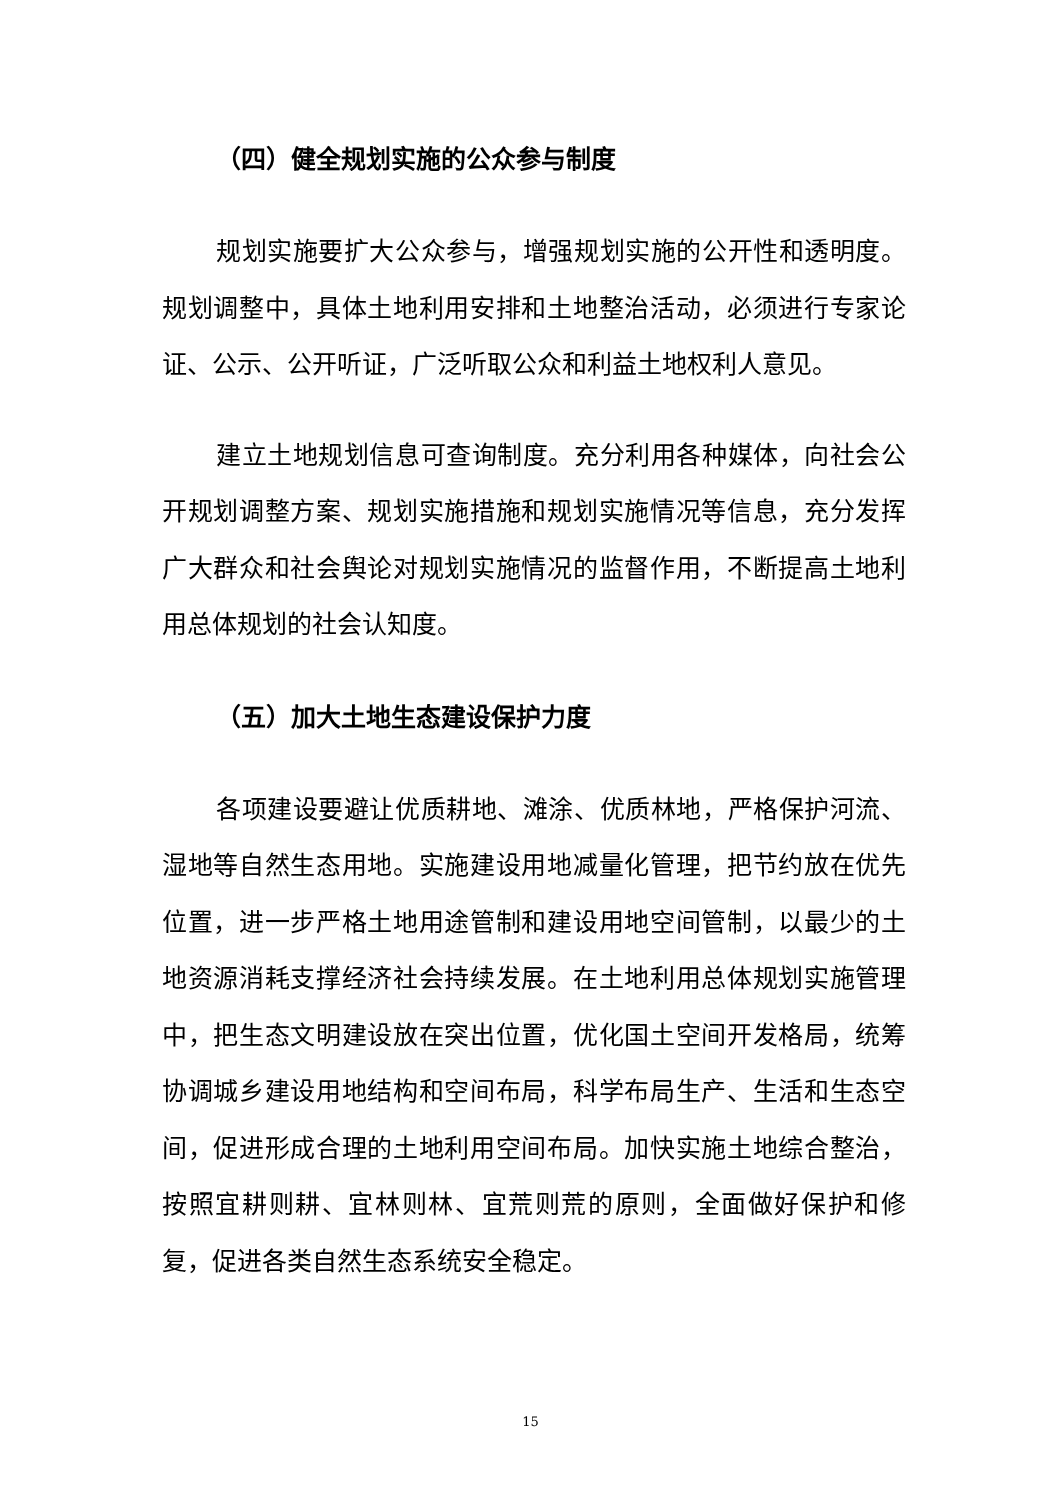（四）健全规划实施的公众参与制度
规划实施要扩大公众参与，增强规划实施的公开性和透明度。规划调整中，具体土地利用安排和土地整治活动，必须进行专家论证、公示、公开听证，广泛听取公众和利益土地权利人意见。
建立土地规划信息可查询制度。充分利用各种媒体，向社会公开规划调整方案、规划实施措施和规划实施情况等信息，充分发挥广大群众和社会舆论对规划实施情况的监督作用，不断提高土地利用总体规划的社会认知度。
（五）加大土地生态建设保护力度
各项建设要避让优质耕地、滩涂、优质林地，严格保护河流、湿地等自然生态用地。实施建设用地减量化管理，把节约放在优先位置，进一步严格土地用途管制和建设用地空间管制，以最少的土地资源消耗支撑经济社会持续发展。在土地利用总体规划实施管理中，把生态文明建设放在突出位置，优化国土空间开发格局，统筹协调城乡建设用地结构和空间布局，科学布局生产、生活和生态空间，促进形成合理的土地利用空间布局。加快实施土地综合整治，按照宜耕则耕、宜林则林、宜荒则荒的原则，全面做好保护和修复，促进各类自然生态系统安全稳定。
15